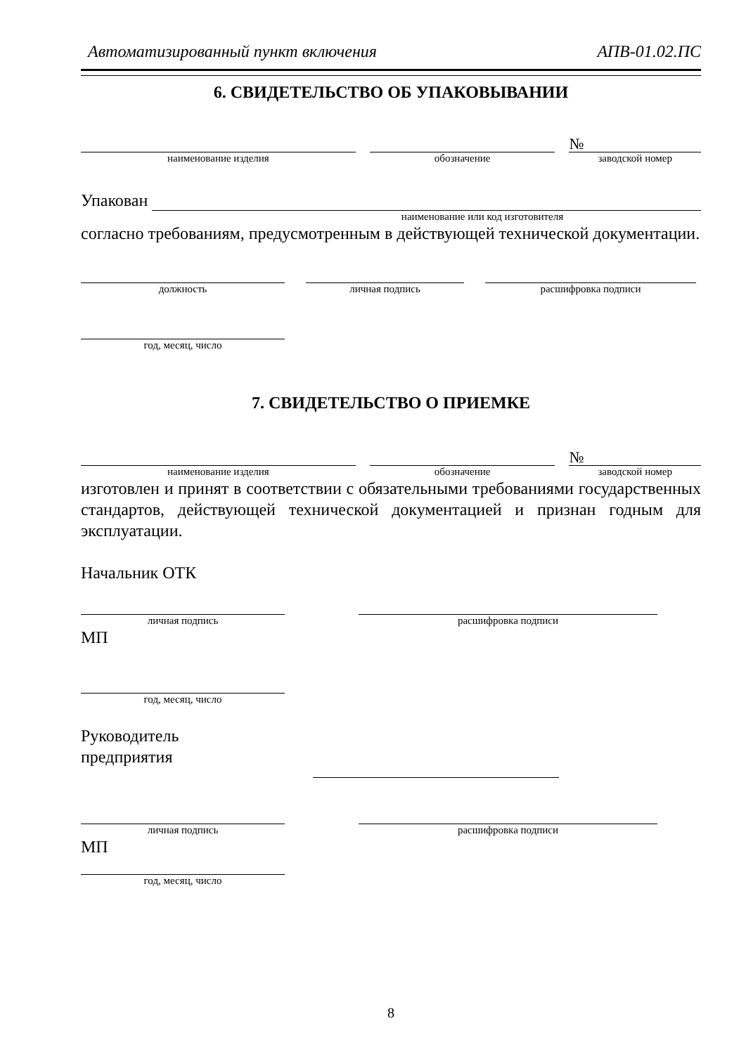Автоматизированный пункт включения АПВ-01.02.ПС
6. СВИДЕТЕЛЬСТВО ОБ УПАКОВЫВАНИИ
наименование изделия
обозначение
№
заводской номер
Упакован
наименование или код изготовителя
согласно требованиям, предусмотренным в действующей технической документации.
должность
личная подпись
расшифровка подписи
год, месяц, число
7. СВИДЕТЕЛЬСТВО О ПРИЕМКЕ
наименование изделия
обозначение
№
заводской номер
изготовлен и принят в соответствии с обязательными требованиями государственных стандартов, действующей технической документацией и признан годным для эксплуатации.
Начальник ОТК
личная подпись
расшифровка подписи
МП
год, месяц, число
Руководитель
предприятия
личная подпись
расшифровка подписи
МП
год, месяц, число
8